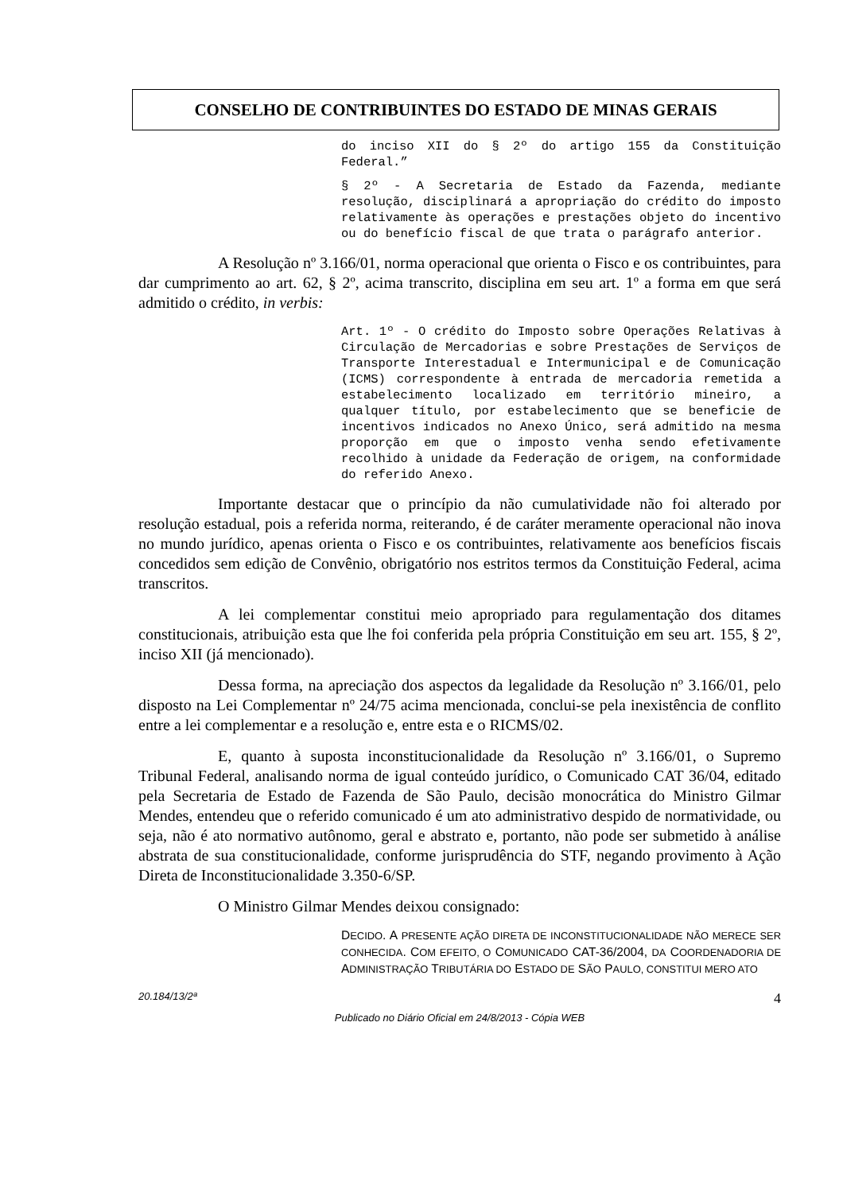CONSELHO DE CONTRIBUINTES DO ESTADO DE MINAS GERAIS
do inciso XII do § 2º do artigo 155 da Constituição Federal.”
§ 2º - A Secretaria de Estado da Fazenda, mediante resolução, disciplinará a apropriação do crédito do imposto relativamente às operações e prestações objeto do incentivo ou do benefício fiscal de que trata o parágrafo anterior.
A Resolução nº 3.166/01, norma operacional que orienta o Fisco e os contribuintes, para dar cumprimento ao art. 62, § 2º, acima transcrito, disciplina em seu art. 1º a forma em que será admitido o crédito, in verbis:
Art. 1º - O crédito do Imposto sobre Operações Relativas à Circulação de Mercadorias e sobre Prestações de Serviços de Transporte Interestadual e Intermunicipal e de Comunicação (ICMS) correspondente à entrada de mercadoria remetida a estabelecimento localizado em território mineiro, a qualquer título, por estabelecimento que se beneficie de incentivos indicados no Anexo Único, será admitido na mesma proporção em que o imposto venha sendo efetivamente recolhido à unidade da Federação de origem, na conformidade do referido Anexo.
Importante destacar que o princípio da não cumulatividade não foi alterado por resolução estadual, pois a referida norma, reiterando, é de caráter meramente operacional não inova no mundo jurídico, apenas orienta o Fisco e os contribuintes, relativamente aos benefícios fiscais concedidos sem edição de Convênio, obrigatório nos estritos termos da Constituição Federal, acima transcritos.
A lei complementar constitui meio apropriado para regulamentação dos ditames constitucionais, atribuição esta que lhe foi conferida pela própria Constituição em seu art. 155, § 2º, inciso XII (já mencionado).
Dessa forma, na apreciação dos aspectos da legalidade da Resolução nº 3.166/01, pelo disposto na Lei Complementar nº 24/75 acima mencionada, conclui-se pela inexistência de conflito entre a lei complementar e a resolução e, entre esta e o RICMS/02.
E, quanto à suposta inconstitucionalidade da Resolução nº 3.166/01, o Supremo Tribunal Federal, analisando norma de igual conteúdo jurídico, o Comunicado CAT 36/04, editado pela Secretaria de Estado de Fazenda de São Paulo, decisão monocrática do Ministro Gilmar Mendes, entendeu que o referido comunicado é um ato administrativo despido de normatividade, ou seja, não é ato normativo autônomo, geral e abstrato e, portanto, não pode ser submetido à análise abstrata de sua constitucionalidade, conforme jurisprudência do STF, negando provimento à Ação Direta de Inconstitucionalidade 3.350-6/SP.
O Ministro Gilmar Mendes deixou consignado:
DECIDO. A PRESENTE AÇÃO DIRETA DE INCONSTITUCIONALIDADE NÃO MERECE SER CONHECIDA. COM EFEITO, O COMUNICADO CAT-36/2004, DA COORDENADORIA DE ADMINISTRAÇÃO TRIBUTÁRIA DO ESTADO DE SÃO PAULO, CONSTITUI MERO ATO
20.184/13/2ª 4
Publicado no Diário Oficial em 24/8/2013 - Cópia WEB